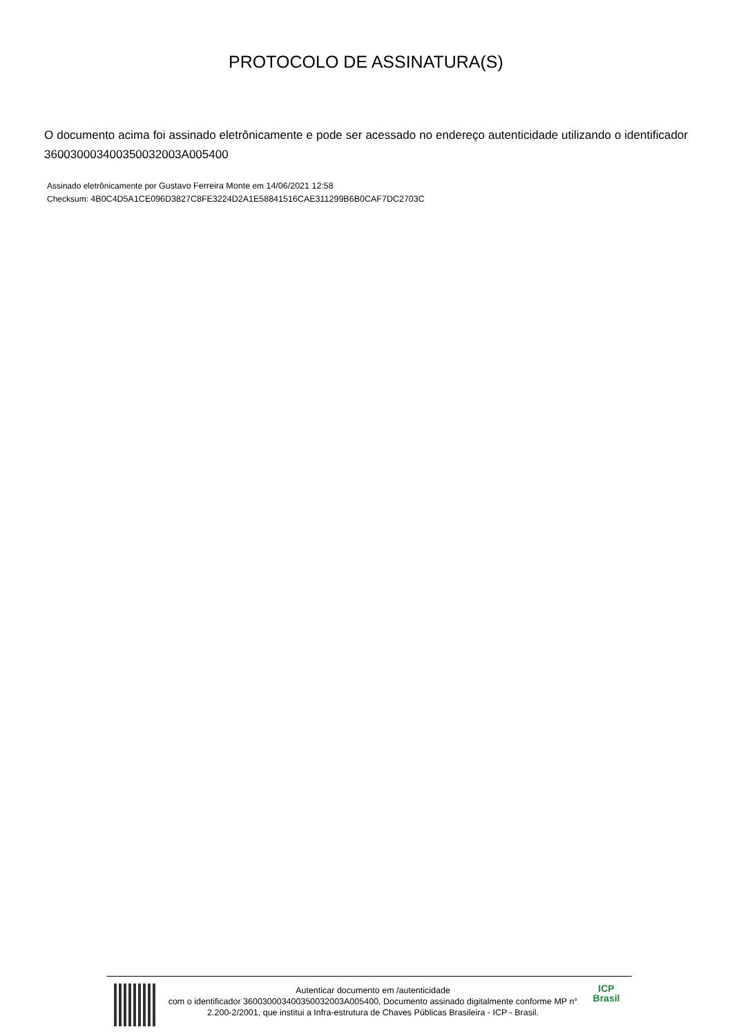PROTOCOLO DE ASSINATURA(S)
O documento acima foi assinado eletrônicamente e pode ser acessado no endereço autenticidade utilizando o identificador 360030003400350032003A005400
Assinado eletrônicamente por Gustavo Ferreira Monte em 14/06/2021 12:58
Checksum: 4B0C4D5A1CE096D3827C8FE3224D2A1E58841516CAE311299B6B0CAF7DC2703C
Autenticar documento em /autenticidade
com o identificador 360030003400350032003A005400, Documento assinado digitalmente conforme MP n° 2.200-2/2001, que institui a Infra-estrutura de Chaves Públicas Brasileira - ICP - Brasil.
ICP
Brasil